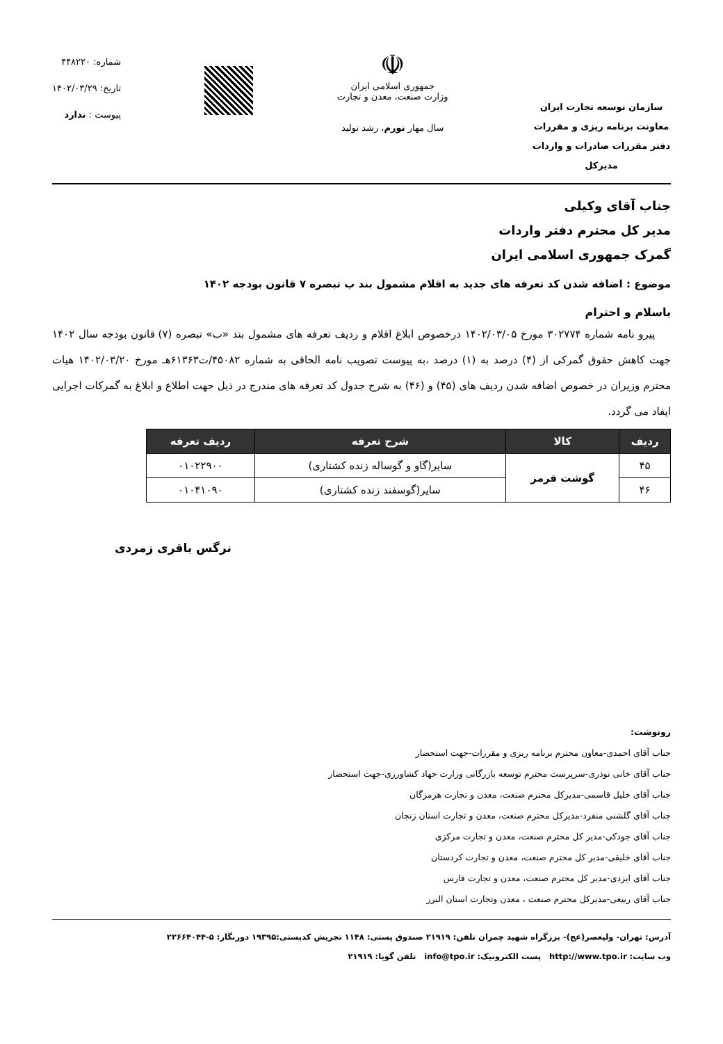سازمان توسعه تجارت ایران
معاونت برنامه ریزی و مقررات
دفتر مقررات صادرات و واردات
مدیرکل
☫
جمهوری اسلامی ایران
وزارت صنعت، معدن و تجارت
سال مهار تورم، رشد تولید
شماره: ۴۴۸۲۲۰
تاریخ: ۱۴۰۲/۰۳/۲۹
پیوست : ندارد
جناب آقای وکیلی
مدیر کل محترم دفتر واردات
گمرک جمهوری اسلامی ایران
موضوع : اضافه شدن کد تعرفه های جدید به اقلام مشمول بند ب تبصره ۷ قانون بودجه ۱۴۰۲
باسلام و احترام
پیرو نامه شماره ۳۰۲۷۷۴ مورخ ۱۴۰۲/۰۳/۰۵ درخصوص ابلاغ اقلام و ردیف تعرفه های مشمول بند «ب» تبصره (۷) قانون بودجه سال ۱۴۰۲ جهت کاهش حقوق گمرکی از (۴) درصد به (۱) درصد ،به پیوست تصویب نامه الحاقی به شماره ۴۵۰۸۲/ت۶۱۳۶۳هـ مورخ ۱۴۰۲/۰۳/۲۰ هیات محترم وزیران در خصوص اضافه شدن ردیف های (۴۵) و (۴۶) به شرح جدول کد تعرفه های مندرج در ذیل جهت اطلاع و ابلاغ به گمرکات اجرایی ایفاد می گردد.
| ردیف | کالا | شرح تعرفه | ردیف تعرفه |
| --- | --- | --- | --- |
| ۴۵ | گوشت قرمز | سایر(گاو و گوساله زنده کشتاری) | ۰۱۰۲۲۹۰۰ |
| ۴۶ | | سایر(گوسفند زنده کشتاری) | ۰۱۰۴۱۰۹۰ |
نرگس باقری زمردی
رونوشت:
جناب آقای احمدی-معاون محترم برنامه ریزی و مقررات-جهت استحضار
جناب آقای خانی نوذری-سرپرست محترم توسعه بازرگانی وزارت جهاد کشاورزی-جهت استحضار
جناب آقای خلیل قاسمی-مدیرکل محترم صنعت، معدن و تجارت هرمزگان
جناب آقای گلشنی منفرد-مدیرکل محترم صنعت، معدن و تجارت استان زنجان
جناب آقای جودکی-مدیر کل محترم صنعت، معدن و تجارت مرکزی
جناب آقای خلیقی-مدیر کل محترم صنعت، معدن و تجارت کردستان
جناب آقای ایزدی-مدیر کل محترم صنعت، معدن و تجارت فارس
جناب آقای ربیعی-مدیرکل محترم صنعت ، معدن وتجارت استان البرز
آدرس: تهران- ولیعصر(عج)- بزرگراه شهید چمران تلفن: ۲۱۹۱۹ صندوق پستی: ۱۱۴۸ تجریش کدپستی:۱۹۳۹۵ دورنگار: ۵-۲۲۶۶۴۰۴۴
وب سایت: http://www.tpo.ir پست الکترونیک: info@tpo.ir تلفن گویا: ۲۱۹۱۹